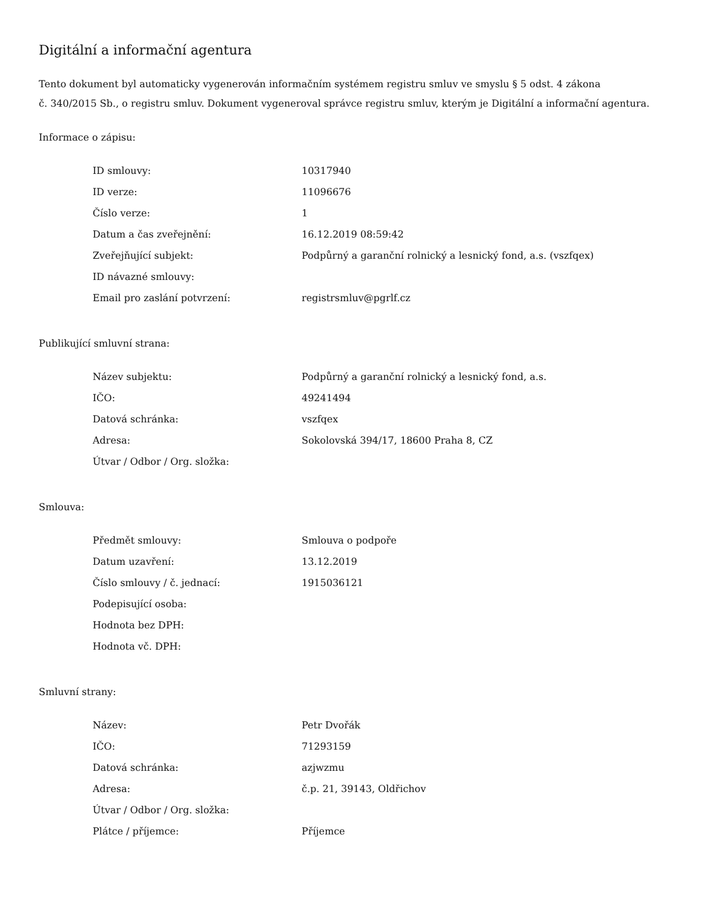Digitální a informační agentura
Tento dokument byl automaticky vygenerován informačním systémem registru smluv ve smyslu § 5 odst. 4 zákona
č. 340/2015 Sb., o registru smluv. Dokument vygeneroval správce registru smluv, kterým je Digitální a informační agentura.
Informace o zápisu:
| ID smlouvy: | 10317940 |
| ID verze: | 11096676 |
| Číslo verze: | 1 |
| Datum a čas zveřejnění: | 16.12.2019 08:59:42 |
| Zveřejňující subjekt: | Podpůrný a garanční rolnický a lesnický fond, a.s. (vszfqex) |
| ID návazné smlouvy: | |
| Email pro zaslání potvrzení: | registrsmluv@pgrlf.cz |
Publikující smluvní strana:
| Název subjektu: | Podpůrný a garanční rolnický a lesnický fond, a.s. |
| IČO: | 49241494 |
| Datová schránka: | vszfqex |
| Adresa: | Sokolovská 394/17, 18600 Praha 8, CZ |
| Útvar / Odbor / Org. složka: | |
Smlouva:
| Předmět smlouvy: | Smlouva o podpoře |
| Datum uzavření: | 13.12.2019 |
| Číslo smlouvy / č. jednací: | 1915036121 |
| Podepisující osoba: | |
| Hodnota bez DPH: | |
| Hodnota vč. DPH: | |
Smluvní strany:
| Název: | Petr Dvořák |
| IČO: | 71293159 |
| Datová schránka: | azjwzmu |
| Adresa: | č.p. 21, 39143, Oldřichov |
| Útvar / Odbor / Org. složka: | |
| Plátce / příjemce: | Příjemce |